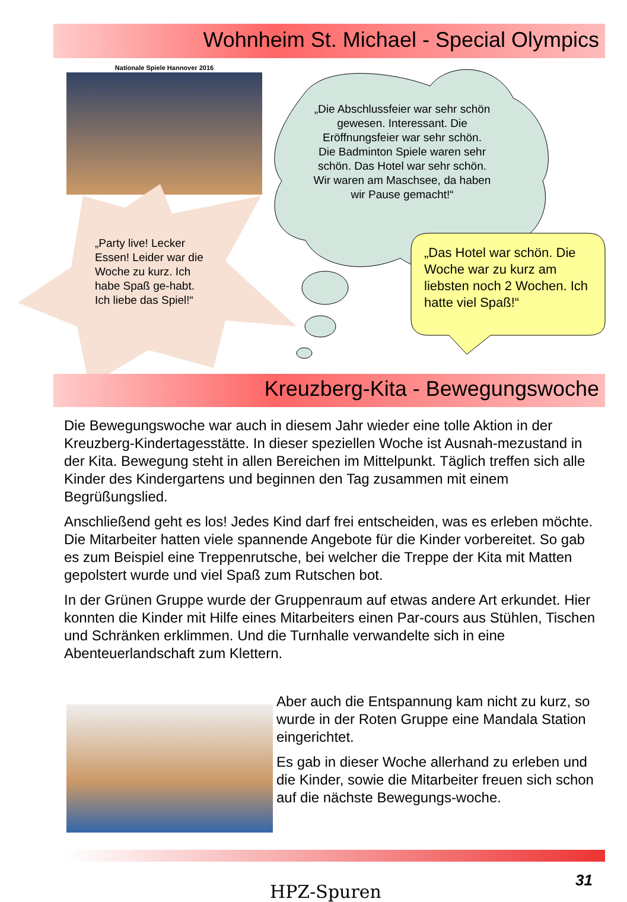Wohnheim St. Michael - Special Olympics
Nationale Spiele Hannover 2016
„Die Abschlussfeier war sehr schön gewesen. Interessant. Die Eröffnungsfeier war sehr schön. Die Badminton Spiele waren sehr schön. Das Hotel war sehr schön. Wir waren am Maschsee, da haben wir Pause gemacht!“
„Party live! Lecker Essen! Leider war die Woche zu kurz. Ich habe Spaß ge-habt. Ich liebe das Spiel!“
„Das Hotel war schön. Die Woche war zu kurz am liebsten noch 2 Wochen. Ich hatte viel Spaß!“
Kreuzberg-Kita - Bewegungswoche
Die Bewegungswoche war auch in diesem Jahr wieder eine tolle Aktion in der Kreuzberg-Kindertagesstätte. In dieser speziellen Woche ist Ausnah-mezustand in der Kita. Bewegung steht in allen Bereichen im Mittelpunkt. Täglich treffen sich alle Kinder des Kindergartens und beginnen den Tag zusammen mit einem Begrüßungslied.
Anschließend geht es los! Jedes Kind darf frei entscheiden, was es erleben möchte. Die Mitarbeiter hatten viele spannende Angebote für die Kinder vorbereitet. So gab es zum Beispiel eine Treppenrutsche, bei welcher die Treppe der Kita mit Matten gepolstert wurde und viel Spaß zum Rutschen bot.
In der Grünen Gruppe wurde der Gruppenraum auf etwas andere Art erkundet. Hier konnten die Kinder mit Hilfe eines Mitarbeiters einen Par-cours aus Stühlen, Tischen und Schränken erklimmen. Und die Turnhalle verwandelte sich in eine Abenteuerlandschaft zum Klettern.
Aber auch die Entspannung kam nicht zu kurz, so wurde in der Roten Gruppe eine Mandala Station eingerichtet.
Es gab in dieser Woche allerhand zu erleben und die Kinder, sowie die Mitarbeiter freuen sich schon auf die nächste Bewegungs-woche.
31
HPZ-Spuren